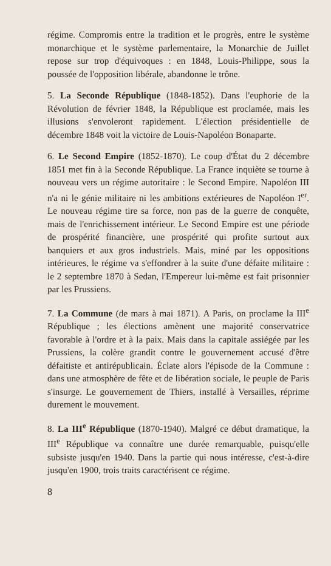régime. Compromis entre la tradition et le progrès, entre le système monarchique et le système parlementaire, la Monarchie de Juillet repose sur trop d'équivoques : en 1848, Louis-Philippe, sous la poussée de l'opposition libérale, abandonne le trône.
5. La Seconde République (1848-1852). Dans l'euphorie de la Révolution de février 1848, la République est proclamée, mais les illusions s'envoleront rapidement. L'élection présidentielle de décembre 1848 voit la victoire de Louis-Napoléon Bonaparte.
6. Le Second Empire (1852-1870). Le coup d'État du 2 décembre 1851 met fin à la Seconde République. La France inquiète se tourne à nouveau vers un régime autoritaire : le Second Empire. Napoléon III n'a ni le génie militaire ni les ambitions extérieures de Napoléon I<sup>er</sup>. Le nouveau régime tire sa force, non pas de la guerre de conquête, mais de l'enrichissement intérieur. Le Second Empire est une période de prospérité financière, une prospérité qui profite surtout aux banquiers et aux gros industriels. Mais, miné par les oppositions intérieures, le régime va s'effondrer à la suite d'une défaite militaire : le 2 septembre 1870 à Sedan, l'Empereur lui-même est fait prisonnier par les Prussiens.
7. La Commune (de mars à mai 1871). A Paris, on proclame la III<sup>e</sup> République ; les élections amènent une majorité conservatrice favorable à l'ordre et à la paix. Mais dans la capitale assiégée par les Prussiens, la colère grandit contre le gouvernement accusé d'être défaitiste et antirépublicain. Éclate alors l'épisode de la Commune : dans une atmosphère de fête et de libération sociale, le peuple de Paris s'insurge. Le gouvernement de Thiers, installé à Versailles, réprime durement le mouvement.
8. La III<sup>e</sup> République (1870-1940). Malgré ce début dramatique, la III<sup>e</sup> République va connaître une durée remarquable, puisqu'elle subsiste jusqu'en 1940. Dans la partie qui nous intéresse, c'est-à-dire jusqu'en 1900, trois traits caractérisent ce régime.
8